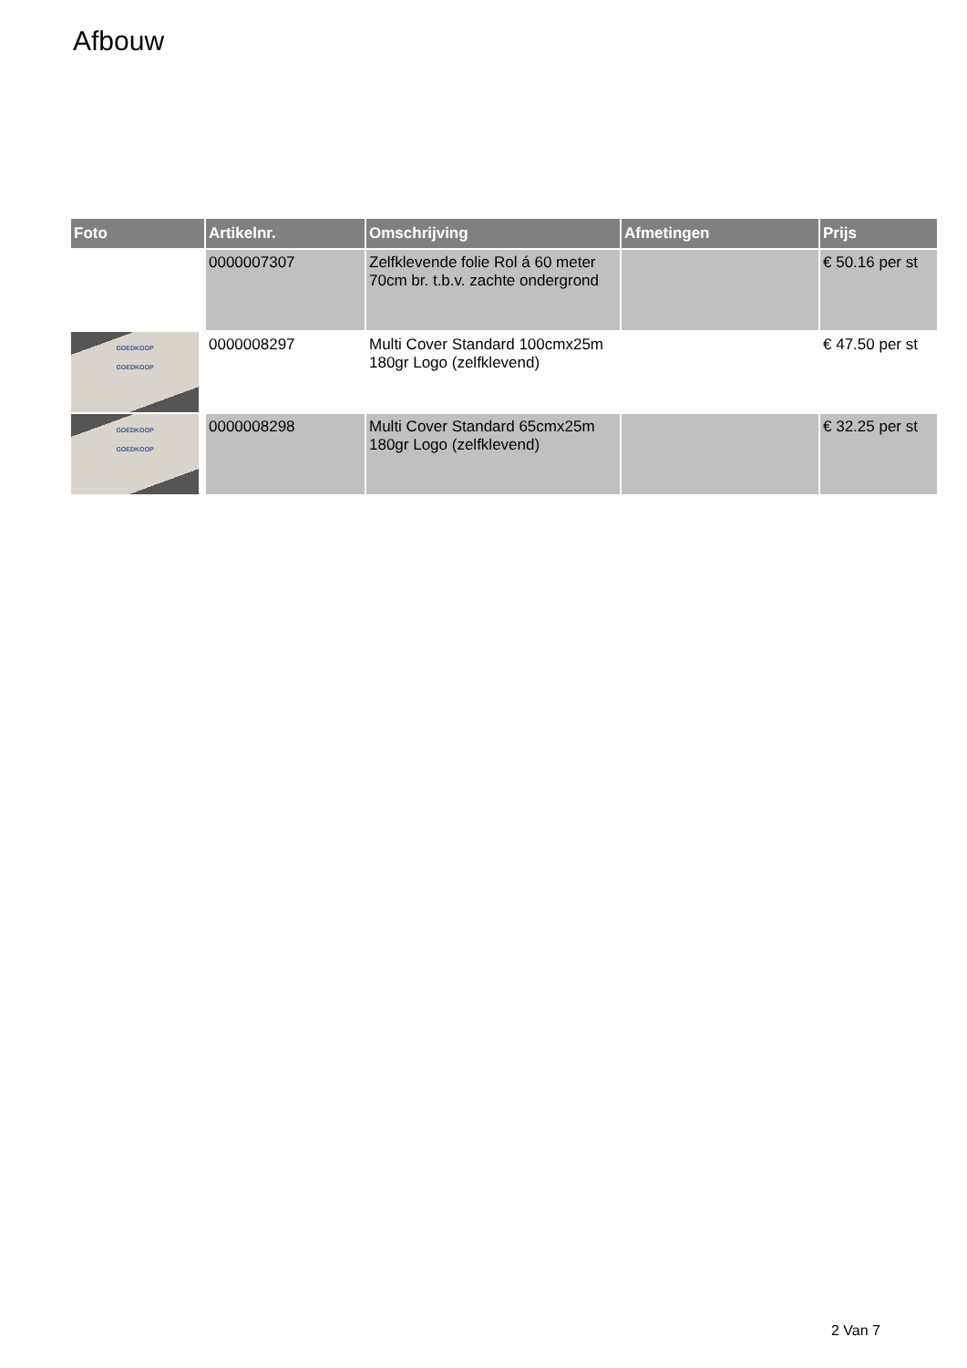Afbouw
| Foto | Artikelnr. | Omschrijving | Afmetingen | Prijs |
| --- | --- | --- | --- | --- |
| | 0000007307 | Zelfklevende folie Rol á 60 meter 70cm br. t.b.v. zachte ondergrond | | € 50.16 per st |
| GOEDKOOP GOEDKOOP | 0000008297 | Multi Cover Standard 100cmx25m 180gr Logo (zelfklevend) | | € 47.50 per st |
| GOEDKOOP GOEDKOOP | 0000008298 | Multi Cover Standard 65cmx25m 180gr Logo (zelfklevend) | | € 32.25 per st |
2 Van 7